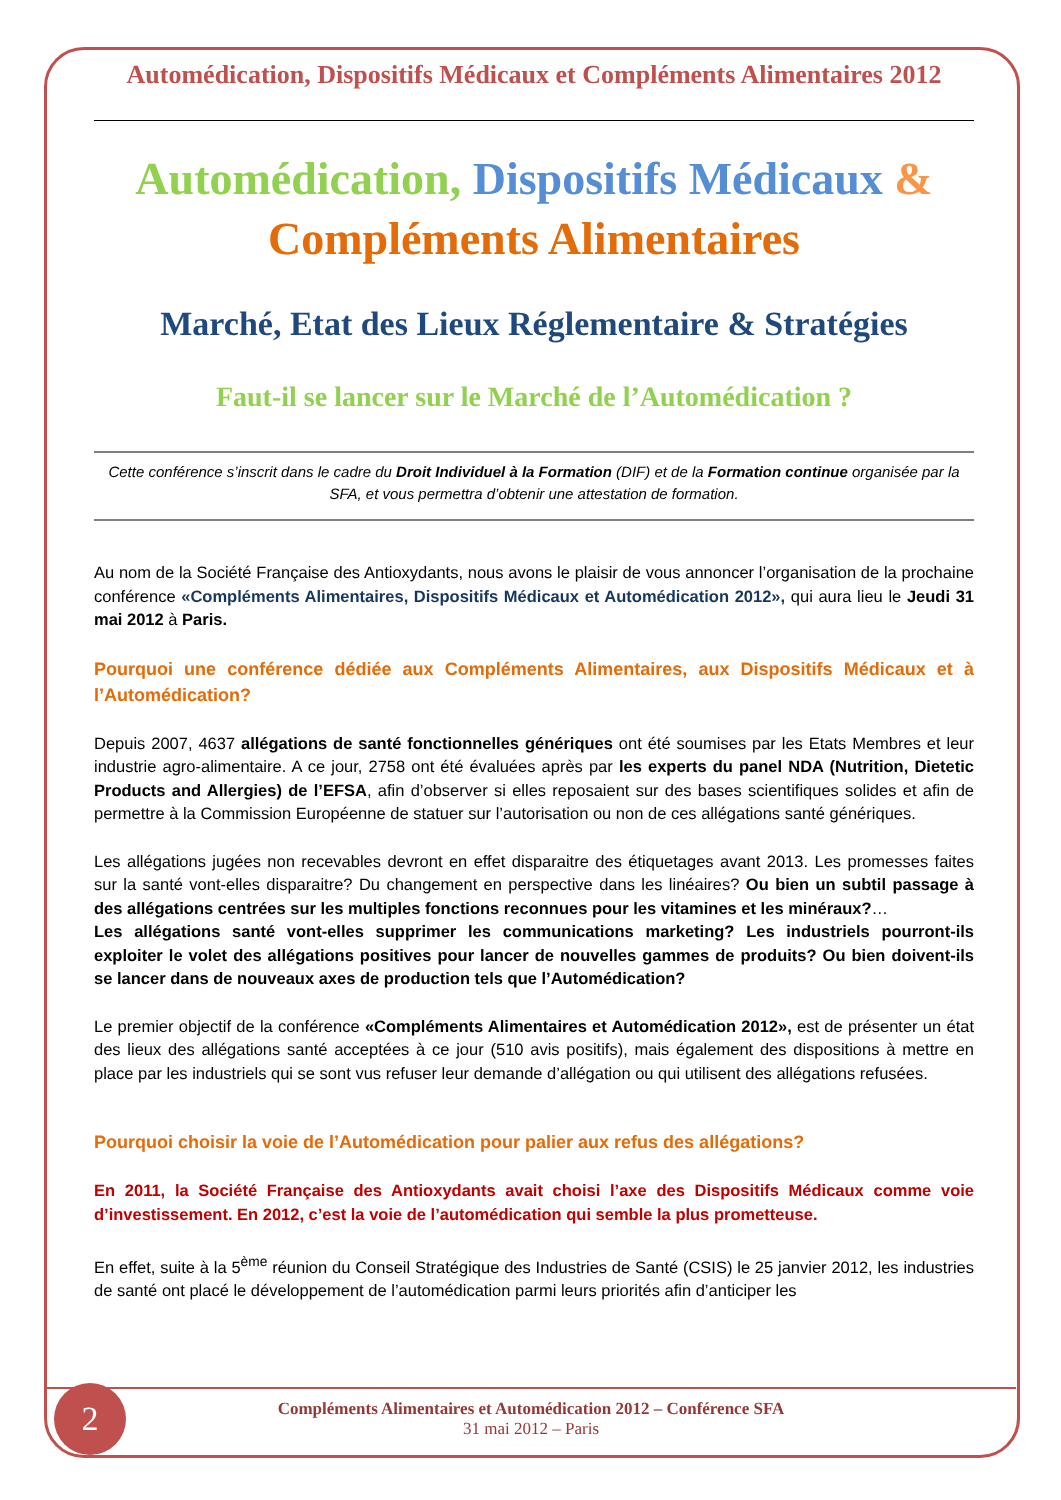Automédication, Dispositifs Médicaux et Compléments Alimentaires 2012
Automédication, Dispositifs Médicaux &
Compléments Alimentaires
Marché, Etat des Lieux Réglementaire & Stratégies
Faut-il se lancer sur le Marché de l’Automédication ?
Cette conférence s’inscrit dans le cadre du Droit Individuel à la Formation (DIF) et de la Formation continue organisée par la SFA, et vous permettra d’obtenir une attestation de formation.
Au nom de la Société Française des Antioxydants, nous avons le plaisir de vous annoncer l’organisation de la prochaine conférence «Compléments Alimentaires, Dispositifs Médicaux et Automédication 2012», qui aura lieu le Jeudi 31 mai 2012 à Paris.
Pourquoi une conférence dédiée aux Compléments Alimentaires, aux Dispositifs Médicaux et à l’Automédication?
Depuis 2007, 4637 allégations de santé fonctionnelles génériques ont été soumises par les Etats Membres et leur industrie agro-alimentaire. A ce jour, 2758 ont été évaluées après par les experts du panel NDA (Nutrition, Dietetic Products and Allergies) de l’EFSA, afin d’observer si elles reposaient sur des bases scientifiques solides et afin de permettre à la Commission Européenne de statuer sur l’autorisation ou non de ces allégations santé génériques.
Les allégations jugées non recevables devront en effet disparaitre des étiquetages avant 2013. Les promesses faites sur la santé vont-elles disparaitre? Du changement en perspective dans les linéaires? Ou bien un subtil passage à des allégations centrées sur les multiples fonctions reconnues pour les vitamines et les minéraux?…
Les allégations santé vont-elles supprimer les communications marketing? Les industriels pourront-ils exploiter le volet des allégations positives pour lancer de nouvelles gammes de produits? Ou bien doivent-ils se lancer dans de nouveaux axes de production tels que l’Automédication?
Le premier objectif de la conférence «Compléments Alimentaires et Automédication 2012», est de présenter un état des lieux des allégations santé acceptées à ce jour (510 avis positifs), mais également des dispositions à mettre en place par les industriels qui se sont vus refuser leur demande d’allégation ou qui utilisent des allégations refusées.
Pourquoi choisir la voie de l’Automédication pour palier aux refus des allégations?
En 2011, la Société Française des Antioxydants avait choisi l’axe des Dispositifs Médicaux comme voie d’investissement. En 2012, c’est la voie de l’automédication qui semble la plus prometteuse.
En effet, suite à la 5<sup>ème</sup> réunion du Conseil Stratégique des Industries de Santé (CSIS) le 25 janvier 2012, les industries de santé ont placé le développement de l’automédication parmi leurs priorités afin d’anticiper les
Compléments Alimentaires et Automédication 2012 – Conférence SFA
31 mai 2012 – Paris
2